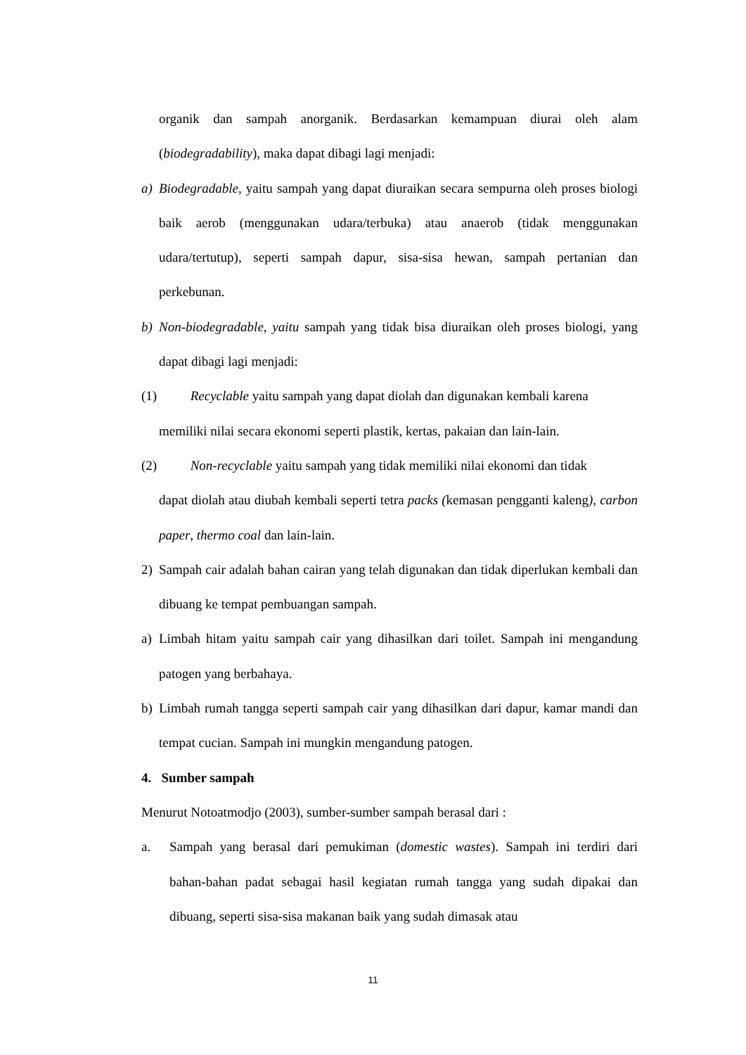organik dan sampah anorganik. Berdasarkan kemampuan diurai oleh alam (biodegradability), maka dapat dibagi lagi menjadi:
a) Biodegradable, yaitu sampah yang dapat diuraikan secara sempurna oleh proses biologi baik aerob (menggunakan udara/terbuka) atau anaerob (tidak menggunakan udara/tertutup), seperti sampah dapur, sisa-sisa hewan, sampah pertanian dan perkebunan.
b) Non-biodegradable, yaitu sampah yang tidak bisa diuraikan oleh proses biologi, yang dapat dibagi lagi menjadi:
(1) Recyclable yaitu sampah yang dapat diolah dan digunakan kembali karena
memiliki nilai secara ekonomi seperti plastik, kertas, pakaian dan lain-lain.
(2) Non-recyclable yaitu sampah yang tidak memiliki nilai ekonomi dan tidak
dapat diolah atau diubah kembali seperti tetra packs (kemasan pengganti kaleng), carbon paper, thermo coal dan lain-lain.
2) Sampah cair adalah bahan cairan yang telah digunakan dan tidak diperlukan kembali dan dibuang ke tempat pembuangan sampah.
a) Limbah hitam yaitu sampah cair yang dihasilkan dari toilet. Sampah ini mengandung patogen yang berbahaya.
b) Limbah rumah tangga seperti sampah cair yang dihasilkan dari dapur, kamar mandi dan tempat cucian. Sampah ini mungkin mengandung patogen.
4. Sumber sampah
Menurut Notoatmodjo (2003), sumber-sumber sampah berasal dari :
a. Sampah yang berasal dari pemukiman (domestic wastes). Sampah ini terdiri dari bahan-bahan padat sebagai hasil kegiatan rumah tangga yang sudah dipakai dan dibuang, seperti sisa-sisa makanan baik yang sudah dimasak atau
11